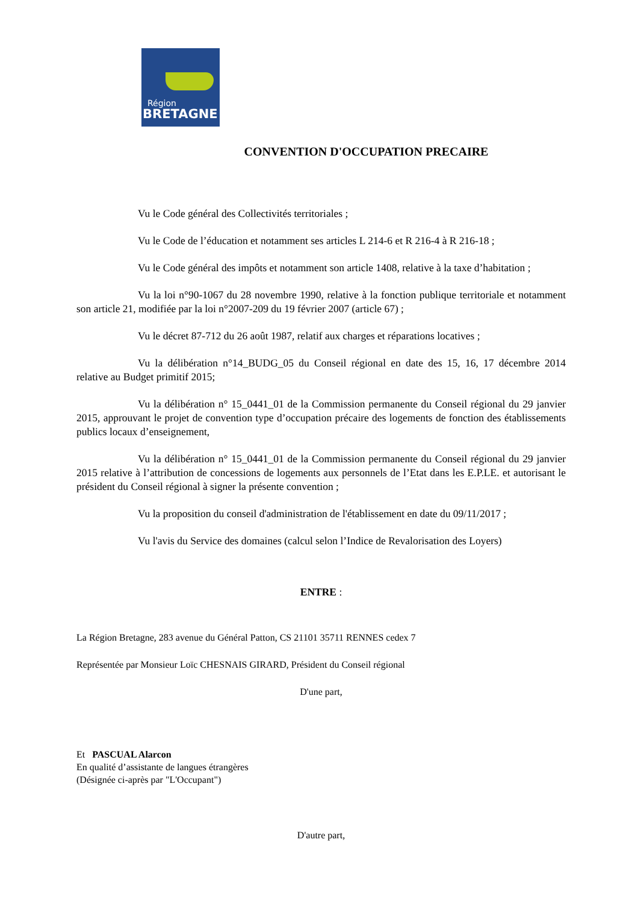Région
BRETAGNE
CONVENTION D'OCCUPATION PRECAIRE
Vu le Code général des Collectivités territoriales ;
Vu le Code de l’éducation et notamment ses articles L 214-6 et R 216-4 à R 216-18 ;
Vu le Code général des impôts et notamment son article 1408, relative à la taxe d’habitation ;
Vu la loi n°90-1067 du 28 novembre 1990, relative à la fonction publique territoriale et notamment son article 21, modifiée par la loi n°2007-209 du 19 février 2007 (article 67) ;
Vu le décret 87-712 du 26 août 1987, relatif aux charges et réparations locatives ;
Vu la délibération n°14_BUDG_05 du Conseil régional en date des 15, 16, 17 décembre 2014 relative au Budget primitif 2015;
Vu la délibération n° 15_0441_01 de la Commission permanente du Conseil régional du 29 janvier 2015, approuvant le projet de convention type d’occupation précaire des logements de fonction des établissements publics locaux d’enseignement,
Vu la délibération n° 15_0441_01 de la Commission permanente du Conseil régional du 29 janvier 2015 relative à l’attribution de concessions de logements aux personnels de l’Etat dans les E.P.LE. et autorisant le président du Conseil régional à signer la présente convention ;
Vu la proposition du conseil d'administration de l'établissement en date du 09/11/2017 ;
Vu l'avis du Service des domaines (calcul selon l’Indice de Revalorisation des Loyers)
ENTRE :
La Région Bretagne, 283 avenue du Général Patton, CS 21101 35711 RENNES cedex 7
Représentée par Monsieur Loïc CHESNAIS GIRARD, Président du Conseil régional
D'une part,
Et PASCUAL Alarcon
En qualité d’assistante de langues étrangères
(Désignée ci-après par "L'Occupant")
D'autre part,